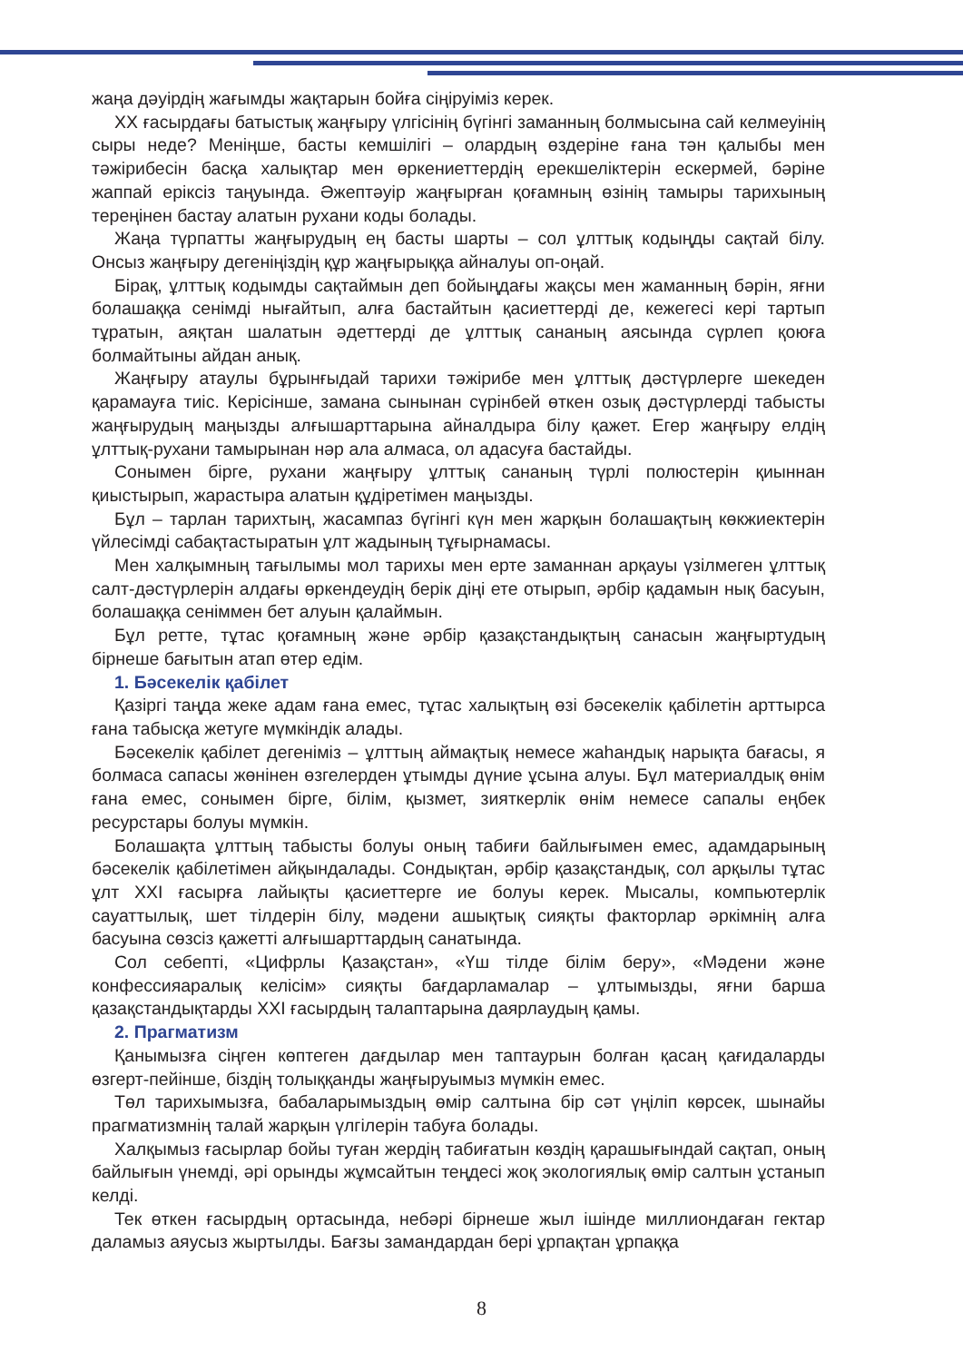жаңа дәуірдің жағымды жақтарын бойға сіңіруіміз керек.
ХХ ғасырдағы батыстық жаңғыру үлгісінің бүгінгі заманның болмысына сай келмеуінің сыры неде? Меніңше, басты кемшілігі – олардың өздеріне ғана тән қалыбы мен тәжірибесін басқа халықтар мен өркениеттердің ерекшеліктерін ескермей, бәріне жаппай еріксіз таңуында. Әжептәуір жаңғырған қоғамның өзінің тамыры тарихының тереңінен бастау алатын рухани коды болады.
Жаңа түрпатты жаңғырудың ең басты шарты – сол ұлттық кодыңды сақтай білу. Онсыз жаңғыру дегеніңіздің құр жаңғырыққа айналуы оп-оңай.
Бірақ, ұлттық кодымды сақтаймын деп бойыңдағы жақсы мен жаманның бәрін, яғни болашаққа сенімді нығайтып, алға бастайтын қасиеттерді де, кежегесі кері тартып тұратын, аяқтан шалатын әдеттерді де ұлттық сананың аясында сүрлеп қоюға болмайтыны айдан анық.
Жаңғыру атаулы бұрынғыдай тарихи тәжірибе мен ұлттық дәстүрлерге шекеден қарамауға тиіс. Керісінше, замана сынынан сүрінбей өткен озық дәстүрлерді табысты жаңғырудың маңызды алғышарттарына айналдыра білу қажет. Егер жаңғыру елдің ұлттық-рухани тамырынан нәр ала алмаса, ол адасуға бастайды.
Сонымен бірге, рухани жаңғыру ұлттық сананың түрлі полюстерін қиыннан қиыстырып, жарастыра алатын құдіретімен маңызды.
Бұл – тарлан тарихтың, жасампаз бүгінгі күн мен жарқын болашақтың көкжиектерін үйлесімді сабақтастыратын ұлт жадының тұғырнамасы.
Мен халқымның тағылымы мол тарихы мен ерте заманнан арқауы үзілмеген ұлттық салт-дәстүрлерін алдағы өркендеудің берік діңі ете отырып, әрбір қадамын нық басуын, болашаққа сеніммен бет алуын қалаймын.
Бұл ретте, тұтас қоғамның және әрбір қазақстандықтың санасын жаңғыртудың бірнеше бағытын атап өтер едім.
1. Бәсекелік қабілет
Қазіргі таңда жеке адам ғана емес, тұтас халықтың өзі бәсекелік қабілетін арттырса ғана табысқа жетуге мүмкіндік алады.
Бәсекелік қабілет дегеніміз – ұлттың аймақтық немесе жаһандық нарықта бағасы, я болмаса сапасы жөнінен өзгелерден ұтымды дүние ұсына алуы. Бұл материалдық өнім ғана емес, сонымен бірге, білім, қызмет, зияткерлік өнім немесе сапалы еңбек ресурстары болуы мүмкін.
Болашақта ұлттың табысты болуы оның табиғи байлығымен емес, адамдарының бәсекелік қабілетімен айқындалады. Сондықтан, әрбір қазақстандық, сол арқылы тұтас ұлт ХХІ ғасырға лайықты қасиеттерге ие болуы керек. Мысалы, компьютерлік сауаттылық, шет тілдерін білу, мәдени ашықтық сияқты факторлар әркімнің алға басуына сөзсіз қажетті алғышарттардың санатында.
Сол себепті, «Цифрлы Қазақстан», «Үш тілде білім беру», «Мәдени және конфессияаралық келісім» сияқты бағдарламалар – ұлтымызды, яғни барша қазақстандықтарды ХХІ ғасырдың талаптарына даярлаудың қамы.
2. Прагматизм
Қанымызға сіңген көптеген дағдылар мен таптаурын болған қасаң қағидаларды өзгерт-пейінше, біздің толыққанды жаңғыруымыз мүмкін емес.
Төл тарихымызға, бабаларымыздың өмір салтына бір сәт үңіліп көрсек, шынайы прагматизмнің талай жарқын үлгілерін табуға болады.
Халқымыз ғасырлар бойы туған жердің табиғатын көздің қарашығындай сақтап, оның байлығын үнемді, әрі орынды жұмсайтын теңдесі жоқ экологиялық өмір салтын ұстанып келді.
Тек өткен ғасырдың ортасында, небәрі бірнеше жыл ішінде миллиондаған гектар даламыз аяусыз жыртылды. Бағзы замандардан бері ұрпақтан ұрпаққа
8